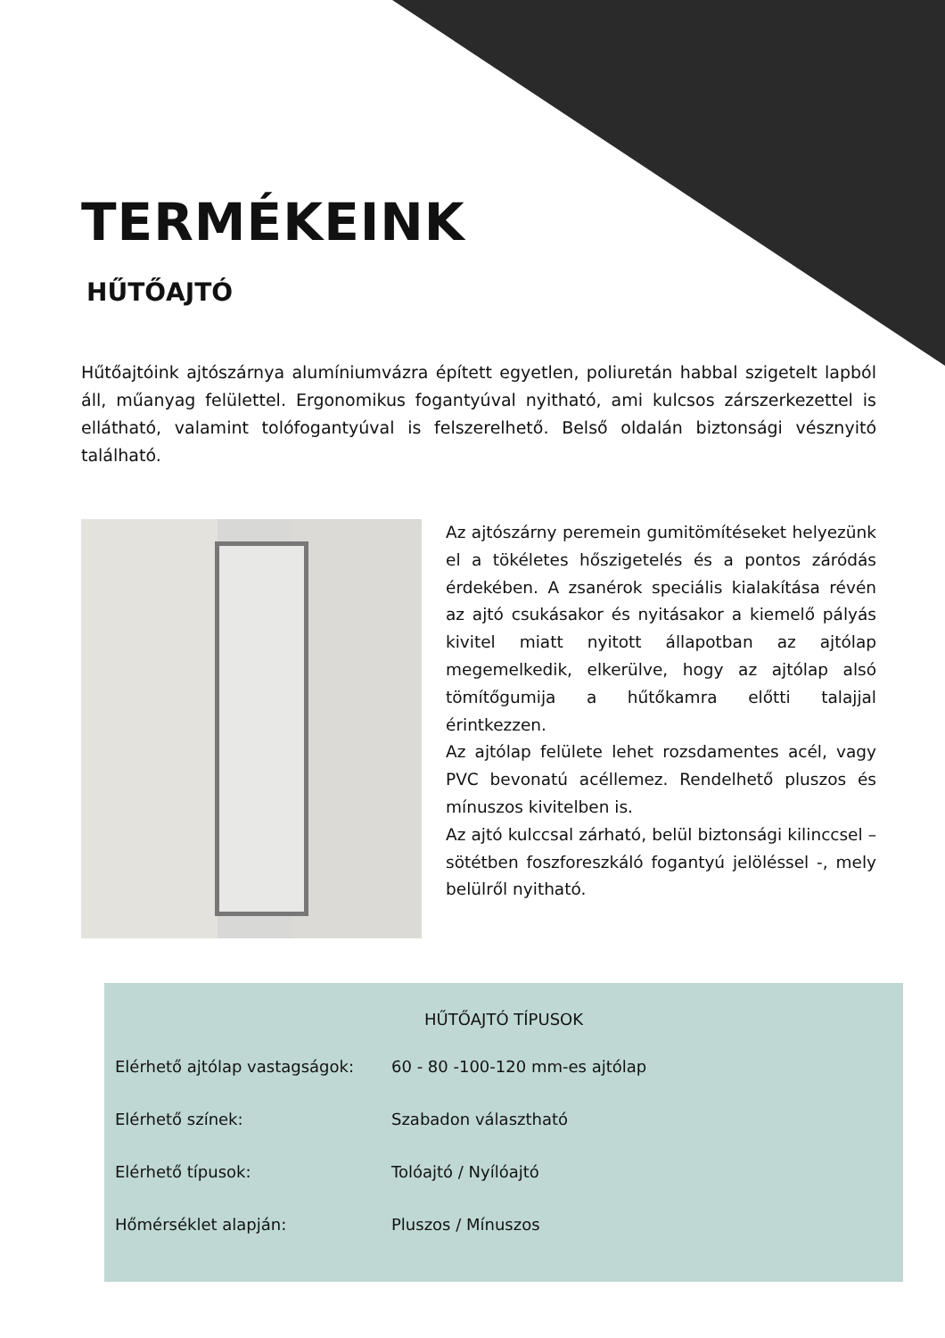TERMÉKEINK
HŰTŐAJTÓ
Hűtőajtóink ajtószárnya alumíniumvázra épített egyetlen, poliuretán habbal szigetelt lapból áll, műanyag felülettel. Ergonomikus fogantyúval nyitható, ami kulcsos zárszerkezettel is ellátható, valamint tolófogantyúval is felszerelhető. Belső oldalán biztonsági vésznyitó található.
Az ajtószárny peremein gumitömítéseket helyezünk el a tökéletes hőszigetelés és a pontos záródás érdekében. A zsanérok speciális kialakítása révén az ajtó csukásakor és nyitásakor a kiemelő pályás kivitel miatt nyitott állapotban az ajtólap megemelkedik, elkerülve, hogy az ajtólap alsó tömítőgumija a hűtőkamra előtti talajjal érintkezzen.
Az ajtólap felülete lehet rozsdamentes acél, vagy PVC bevonatú acéllemez. Rendelhető pluszos és mínuszos kivitelben is.
Az ajtó kulccsal zárható, belül biztonsági kilinccsel – sötétben foszforeszkáló fogantyú jelöléssel -, mely belülről nyitható.
HŰTŐAJTÓ TÍPUSOK
| Elérhető ajtólap vastagságok: | 60 - 80 -100-120 mm-es ajtólap |
| Elérhető színek: | Szabadon választható |
| Elérhető típusok: | Tolóajtó / Nyílóajtó |
| Hőmérséklet alapján: | Pluszos / Mínuszos |